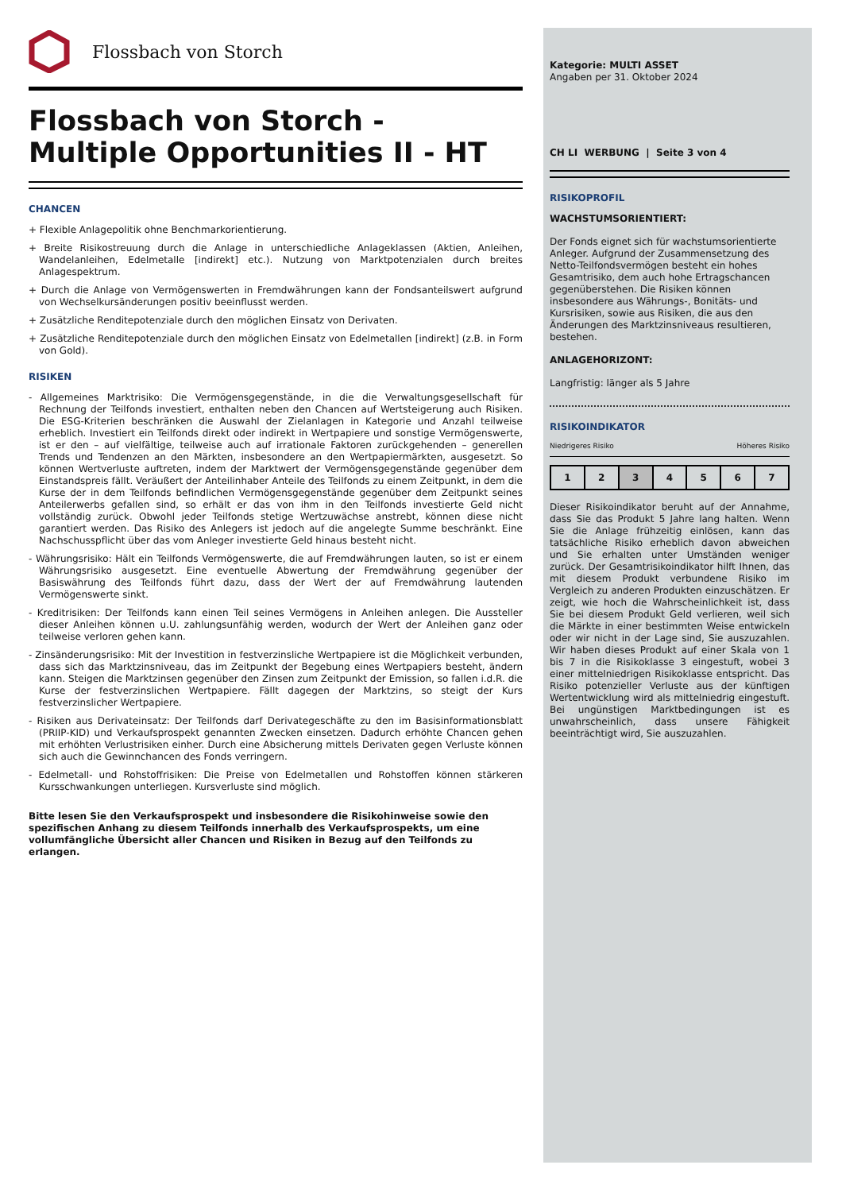Flossbach von Storch
Flossbach von Storch -
Multiple Opportunities II - HT
CHANCEN
+ Flexible Anlagepolitik ohne Benchmarkorientierung.
+ Breite Risikostreuung durch die Anlage in unterschiedliche Anlageklassen (Aktien, Anleihen, Wandelanleihen, Edelmetalle [indirekt] etc.). Nutzung von Marktpotenzialen durch breites Anlagespektrum.
+ Durch die Anlage von Vermögenswerten in Fremdwährungen kann der Fondsanteilswert aufgrund von Wechselkursänderungen positiv beeinflusst werden.
+ Zusätzliche Renditepotenziale durch den möglichen Einsatz von Derivaten.
+ Zusätzliche Renditepotenziale durch den möglichen Einsatz von Edelmetallen [indirekt] (z.B. in Form von Gold).
RISIKEN
- Allgemeines Marktrisiko: Die Vermögensgegenstände, in die die Verwaltungsgesellschaft für Rechnung der Teilfonds investiert, enthalten neben den Chancen auf Wertsteigerung auch Risiken. Die ESG-Kriterien beschränken die Auswahl der Zielanlagen in Kategorie und Anzahl teilweise erheblich. Investiert ein Teilfonds direkt oder indirekt in Wertpapiere und sonstige Vermögenswerte, ist er den – auf vielfältige, teilweise auch auf irrationale Faktoren zurückgehenden – generellen Trends und Tendenzen an den Märkten, insbesondere an den Wertpapiermärkten, ausgesetzt. So können Wertverluste auftreten, indem der Marktwert der Vermögensgegenstände gegenüber dem Einstandspreis fällt. Veräußert der Anteilinhaber Anteile des Teilfonds zu einem Zeitpunkt, in dem die Kurse der in dem Teilfonds befindlichen Vermögensgegenstände gegenüber dem Zeitpunkt seines Anteilerwerbs gefallen sind, so erhält er das von ihm in den Teilfonds investierte Geld nicht vollständig zurück. Obwohl jeder Teilfonds stetige Wertzuwächse anstrebt, können diese nicht garantiert werden. Das Risiko des Anlegers ist jedoch auf die angelegte Summe beschränkt. Eine Nachschusspflicht über das vom Anleger investierte Geld hinaus besteht nicht.
- Währungsrisiko: Hält ein Teilfonds Vermögenswerte, die auf Fremdwährungen lauten, so ist er einem Währungsrisiko ausgesetzt. Eine eventuelle Abwertung der Fremdwährung gegenüber der Basiswährung des Teilfonds führt dazu, dass der Wert der auf Fremdwährung lautenden Vermögenswerte sinkt.
- Kreditrisiken: Der Teilfonds kann einen Teil seines Vermögens in Anleihen anlegen. Die Aussteller dieser Anleihen können u.U. zahlungsunfähig werden, wodurch der Wert der Anleihen ganz oder teilweise verloren gehen kann.
- Zinsänderungsrisiko: Mit der Investition in festverzinsliche Wertpapiere ist die Möglichkeit verbunden, dass sich das Marktzinsniveau, das im Zeitpunkt der Begebung eines Wertpapiers besteht, ändern kann. Steigen die Marktzinsen gegenüber den Zinsen zum Zeitpunkt der Emission, so fallen i.d.R. die Kurse der festverzinslichen Wertpapiere. Fällt dagegen der Marktzins, so steigt der Kurs festverzinslicher Wertpapiere.
- Risiken aus Derivateinsatz: Der Teilfonds darf Derivategeschäfte zu den im Basisinformationsblatt (PRIIP-KID) und Verkaufsprospekt genannten Zwecken einsetzen. Dadurch erhöhte Chancen gehen mit erhöhten Verlustrisiken einher. Durch eine Absicherung mittels Derivaten gegen Verluste können sich auch die Gewinnchancen des Fonds verringern.
- Edelmetall- und Rohstoffrisiken: Die Preise von Edelmetallen und Rohstoffen können stärkeren Kursschwankungen unterliegen. Kursverluste sind möglich.
Bitte lesen Sie den Verkaufsprospekt und insbesondere die Risikohinweise sowie den spezifischen Anhang zu diesem Teilfonds innerhalb des Verkaufsprospekts, um eine vollumfängliche Übersicht aller Chancen und Risiken in Bezug auf den Teilfonds zu erlangen.
Kategorie: MULTI ASSET
Angaben per 31. Oktober 2024
CH LI WERBUNG | Seite 3 von 4
RISIKOPROFIL
WACHSTUMSORIENTIERT:
Der Fonds eignet sich für wachstumsorientierte Anleger. Aufgrund der Zusammensetzung des Netto-Teilfondsvermögen besteht ein hohes Gesamtrisiko, dem auch hohe Ertragschancen gegenüberstehen. Die Risiken können insbesondere aus Währungs-, Bonitäts- und Kursrisiken, sowie aus Risiken, die aus den Änderungen des Marktzinsniveaus resultieren, bestehen.
ANLAGEHORIZONT:
Langfristig: länger als 5 Jahre
RISIKOINDIKATOR
Niedrigeres Risiko Höheres Risiko
| 1 | 2 | 3 | 4 | 5 | 6 | 7 |
Dieser Risikoindikator beruht auf der Annahme, dass Sie das Produkt 5 Jahre lang halten. Wenn Sie die Anlage frühzeitig einlösen, kann das tatsächliche Risiko erheblich davon abweichen und Sie erhalten unter Umständen weniger zurück. Der Gesamtrisikoindikator hilft Ihnen, das mit diesem Produkt verbundene Risiko im Vergleich zu anderen Produkten einzuschätzen. Er zeigt, wie hoch die Wahrscheinlichkeit ist, dass Sie bei diesem Produkt Geld verlieren, weil sich die Märkte in einer bestimmten Weise entwickeln oder wir nicht in der Lage sind, Sie auszuzahlen. Wir haben dieses Produkt auf einer Skala von 1 bis 7 in die Risikoklasse 3 eingestuft, wobei 3 einer mittelniedrigen Risikoklasse entspricht. Das Risiko potenzieller Verluste aus der künftigen Wertentwicklung wird als mittelniedrig eingestuft. Bei ungünstigen Marktbedingungen ist es unwahrscheinlich, dass unsere Fähigkeit beeinträchtigt wird, Sie auszuzahlen.